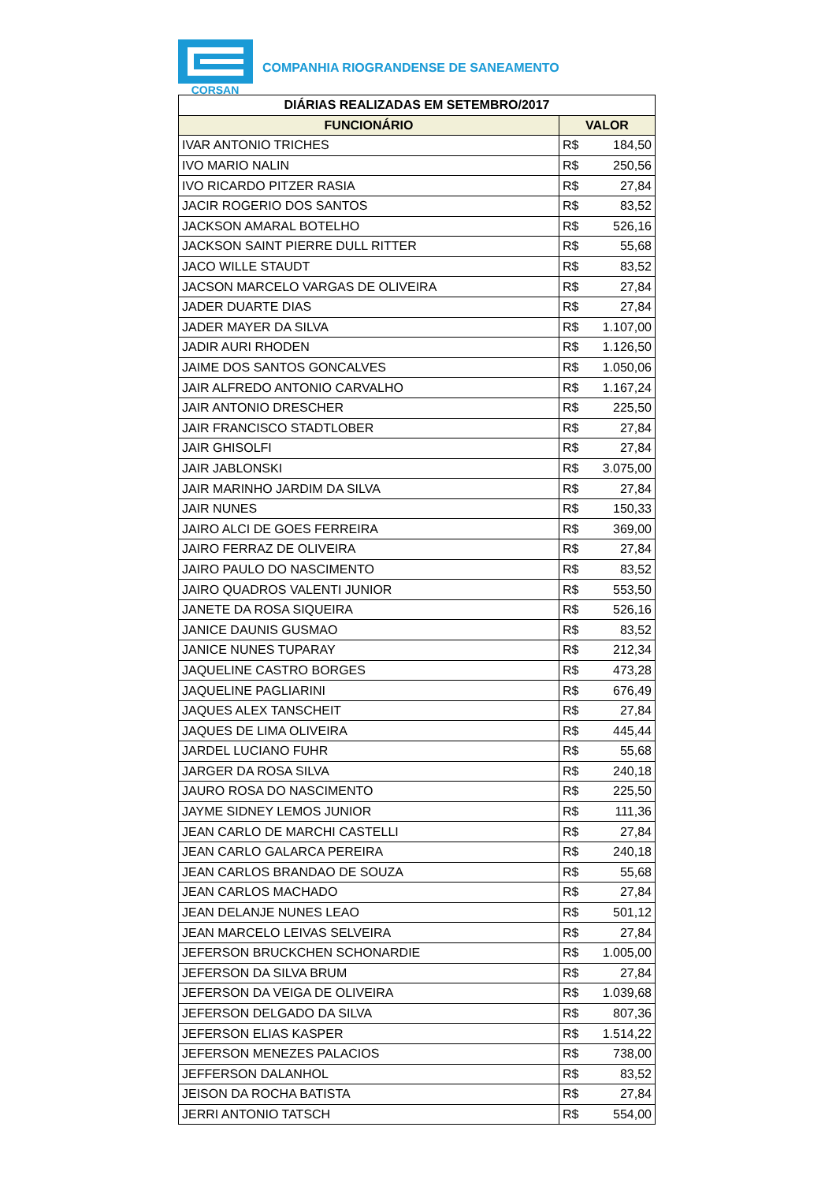CORSAN
COMPANHIA RIOGRANDENSE DE SANEAMENTO
| DIÁRIAS REALIZADAS EM SETEMBRO/2017 | |
| --- | --- |
| FUNCIONÁRIO | VALOR |
| IVAR ANTONIO TRICHES | R$ 184,50 |
| IVO MARIO NALIN | R$ 250,56 |
| IVO RICARDO PITZER RASIA | R$ 27,84 |
| JACIR ROGERIO DOS SANTOS | R$ 83,52 |
| JACKSON AMARAL BOTELHO | R$ 526,16 |
| JACKSON SAINT PIERRE DULL RITTER | R$ 55,68 |
| JACO WILLE STAUDT | R$ 83,52 |
| JACSON MARCELO VARGAS DE OLIVEIRA | R$ 27,84 |
| JADER DUARTE DIAS | R$ 27,84 |
| JADER MAYER DA SILVA | R$ 1.107,00 |
| JADIR AURI RHODEN | R$ 1.126,50 |
| JAIME DOS SANTOS GONCALVES | R$ 1.050,06 |
| JAIR ALFREDO ANTONIO CARVALHO | R$ 1.167,24 |
| JAIR ANTONIO DRESCHER | R$ 225,50 |
| JAIR FRANCISCO STADTLOBER | R$ 27,84 |
| JAIR GHISOLFI | R$ 27,84 |
| JAIR JABLONSKI | R$ 3.075,00 |
| JAIR MARINHO JARDIM DA SILVA | R$ 27,84 |
| JAIR NUNES | R$ 150,33 |
| JAIRO ALCI DE GOES FERREIRA | R$ 369,00 |
| JAIRO FERRAZ DE OLIVEIRA | R$ 27,84 |
| JAIRO PAULO DO NASCIMENTO | R$ 83,52 |
| JAIRO QUADROS VALENTI JUNIOR | R$ 553,50 |
| JANETE DA ROSA SIQUEIRA | R$ 526,16 |
| JANICE DAUNIS GUSMAO | R$ 83,52 |
| JANICE NUNES TUPARAY | R$ 212,34 |
| JAQUELINE CASTRO BORGES | R$ 473,28 |
| JAQUELINE PAGLIARINI | R$ 676,49 |
| JAQUES ALEX TANSCHEIT | R$ 27,84 |
| JAQUES DE LIMA OLIVEIRA | R$ 445,44 |
| JARDEL LUCIANO FUHR | R$ 55,68 |
| JARGER DA ROSA SILVA | R$ 240,18 |
| JAURO ROSA DO NASCIMENTO | R$ 225,50 |
| JAYME SIDNEY LEMOS JUNIOR | R$ 111,36 |
| JEAN CARLO DE MARCHI CASTELLI | R$ 27,84 |
| JEAN CARLO GALARCA PEREIRA | R$ 240,18 |
| JEAN CARLOS BRANDAO DE SOUZA | R$ 55,68 |
| JEAN CARLOS MACHADO | R$ 27,84 |
| JEAN DELANJE NUNES LEAO | R$ 501,12 |
| JEAN MARCELO LEIVAS SELVEIRA | R$ 27,84 |
| JEFERSON BRUCKCHEN SCHONARDIE | R$ 1.005,00 |
| JEFERSON DA SILVA BRUM | R$ 27,84 |
| JEFERSON DA VEIGA DE OLIVEIRA | R$ 1.039,68 |
| JEFERSON DELGADO DA SILVA | R$ 807,36 |
| JEFERSON ELIAS KASPER | R$ 1.514,22 |
| JEFERSON MENEZES PALACIOS | R$ 738,00 |
| JEFFERSON DALANHOL | R$ 83,52 |
| JEISON DA ROCHA BATISTA | R$ 27,84 |
| JERRI ANTONIO TATSCH | R$ 554,00 |